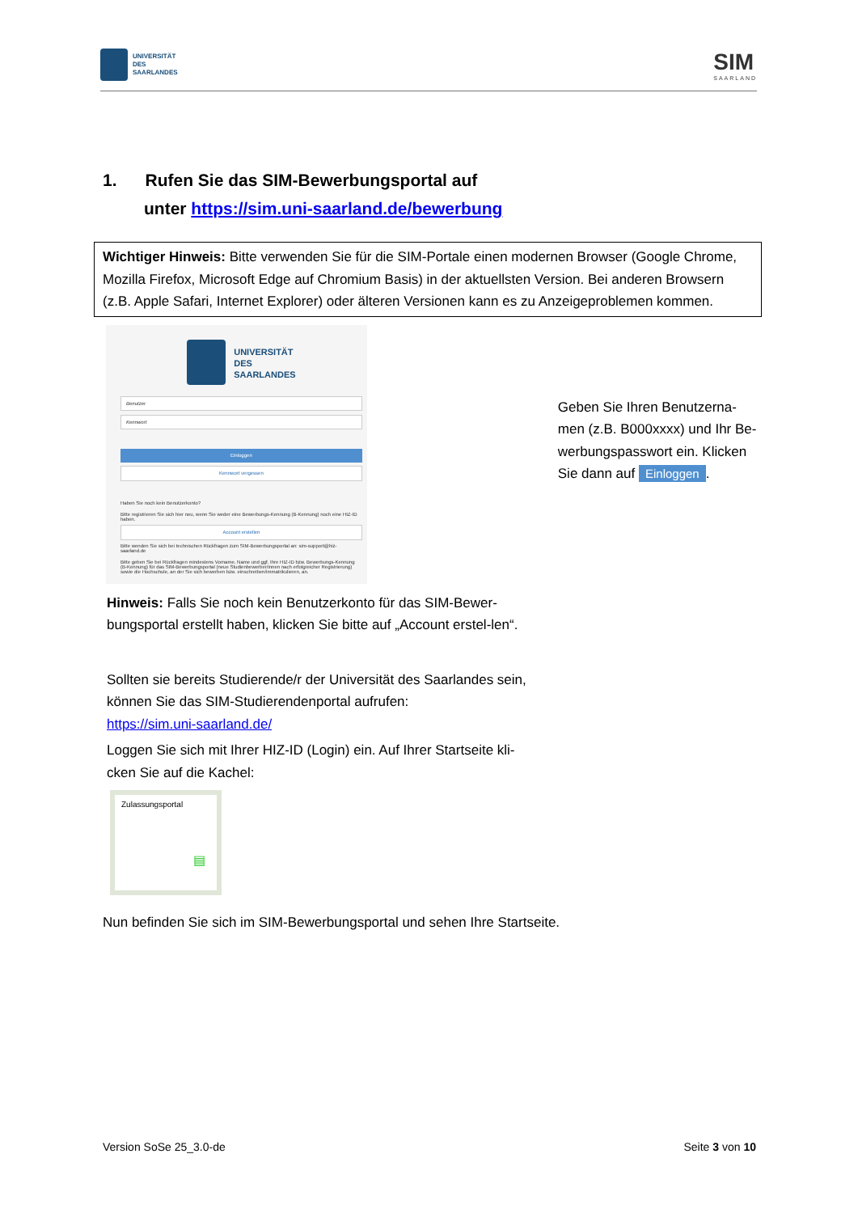UNIVERSITÄT
DES
SAARLANDES
SIM
SAARLAND
1. Rufen Sie das SIM-Bewerbungsportal auf
unter https://sim.uni-saarland.de/bewerbung
Wichtiger Hinweis: Bitte verwenden Sie für die SIM-Portale einen modernen Browser (Google Chrome, Mozilla Firefox, Microsoft Edge auf Chromium Basis) in der aktuellsten Version. Bei anderen Browsern (z.B. Apple Safari, Internet Explorer) oder älteren Versionen kann es zu Anzeigeproblemen kommen.
UNIVERSITÄT
DES
SAARLANDES
Benutzer
Kennwort
Einloggen
Kennwort vergessen
Haben Sie noch kein Benutzerkonto?
Bitte registrieren Sie sich hier neu, wenn Sie weder eine Bewerbungs-Kennung (B-Kennung) noch eine HIZ-ID haben.
Account erstellen
Bitte wenden Sie sich bei technischen Rückfragen zum SIM-Bewerbungsportal an: sim-support@hiz-saarland.de
Bitte geben Sie bei Rückfragen mindestens Vorname, Name und ggf. Ihre HIZ-ID bzw. Bewerbungs-Kennung (B-Kennung) für das SIM-Bewerbungsportal (neue Studienbewerber/innen nach erfolgreicher Registrierung) sowie die Hochschule, an der Sie sich bewerben bzw. einschreiben/immatrikulieren, an.
Geben Sie Ihren Benutzerna-men (z.B. B000xxxx) und Ihr Be-werbungspasswort ein. Klicken Sie dann auf Einloggen.
Hinweis: Falls Sie noch kein Benutzerkonto für das SIM-Bewer-bungsportal erstellt haben, klicken Sie bitte auf „Account erstel-len“.
Sollten sie bereits Studierende/r der Universität des Saarlandes sein, können Sie das SIM-Studierendenportal aufrufen:
https://sim.uni-saarland.de/
Loggen Sie sich mit Ihrer HIZ-ID (Login) ein. Auf Ihrer Startseite kli-cken Sie auf die Kachel:
Zulassungsportal
▤
Nun befinden Sie sich im SIM-Bewerbungsportal und sehen Ihre Startseite.
Version SoSe 25_3.0-de Seite 3 von 10